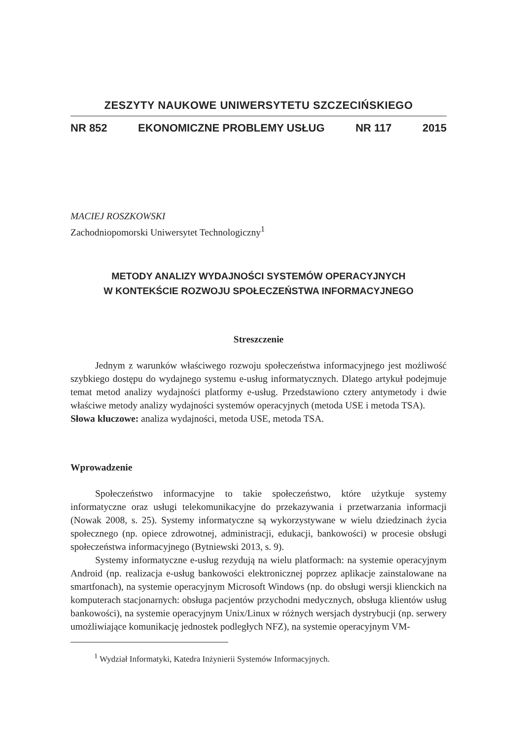ZESZYTY NAUKOWE UNIWERSYTETU SZCZECIŃSKIEGO
NR 852 EKONOMICZNE PROBLEMY USŁUG NR 117 2015
MACIEJ ROSZKOWSKI
Zachodniopomorski Uniwersytet Technologiczny<sup>1</sup>
METODY ANALIZY WYDAJNOŚCI SYSTEMÓW OPERACYJNYCH
W KONTEKŚCIE ROZWOJU SPOŁECZEŃSTWA INFORMACYJNEGO
Streszczenie
Jednym z warunków właściwego rozwoju społeczeństwa informacyjnego jest możliwość szybkiego dostępu do wydajnego systemu e-usług informatycznych. Dlatego artykuł podejmuje temat metod analizy wydajności platformy e-usług. Przedstawiono cztery antymetody i dwie właściwe metody analizy wydajności systemów operacyjnych (metoda USE i metoda TSA).
Słowa kluczowe: analiza wydajności, metoda USE, metoda TSA.
Wprowadzenie
Społeczeństwo informacyjne to takie społeczeństwo, które użytkuje systemy informatyczne oraz usługi telekomunikacyjne do przekazywania i przetwarzania informacji (Nowak 2008, s. 25). Systemy informatyczne są wykorzystywane w wielu dziedzinach życia społecznego (np. opiece zdrowotnej, administracji, edukacji, bankowości) w procesie obsługi społeczeństwa informacyjnego (Bytniewski 2013, s. 9).
Systemy informatyczne e-usług rezydują na wielu platformach: na systemie operacyjnym Android (np. realizacja e-usług bankowości elektronicznej poprzez aplikacje zainstalowane na smartfonach), na systemie operacyjnym Microsoft Windows (np. do obsługi wersji klienckich na komputerach stacjonarnych: obsługa pacjentów przychodni medycznych, obsługa klientów usług bankowości), na systemie operacyjnym Unix/Linux w różnych wersjach dystrybucji (np. serwery umożliwiające komunikację jednostek podległych NFZ), na systemie operacyjnym VM-
<sup>1</sup> Wydział Informatyki, Katedra Inżynierii Systemów Informacyjnych.